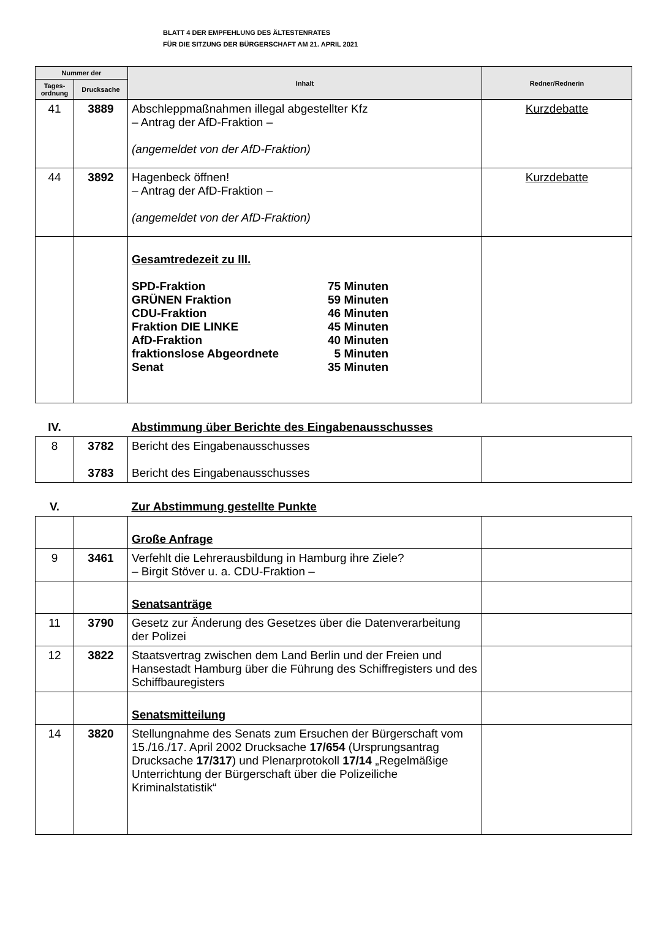BLATT 4 DER EMPFEHLUNG DES ÄLTESTENRATES
FÜR DIE SITZUNG DER BÜRGERSCHAFT AM 21. APRIL 2021
| Nummer der | | Inhalt | Redner/Rednerin |
| --- | --- | --- | --- |
| Tages- ordnung | Drucksache | | |
| 41 | 3889 | Abschleppmaßnahmen illegal abgestellter Kfz – Antrag der AfD-Fraktion – (angemeldet von der AfD-Fraktion) | Kurzdebatte |
| 44 | 3892 | Hagenbeck öffnen! – Antrag der AfD-Fraktion – (angemeldet von der AfD-Fraktion) | Kurzdebatte |
| | | Gesamtredezeit zu III. SPD-Fraktion 75 Minuten GRÜNEN Fraktion 59 Minuten CDU-Fraktion 46 Minuten Fraktion DIE LINKE 45 Minuten AfD-Fraktion 40 Minuten fraktionslose Abgeordnete 5 Minuten Senat 35 Minuten | |
| IV. | | Abstimmung über Berichte des Eingabenausschusses | |
| 8 | 3782 3783 | Bericht des Eingabenausschusses Bericht des Eingabenausschusses | |
| V. | | Zur Abstimmung gestellte Punkte | |
| | | Große Anfrage | |
| 9 | 3461 | Verfehlt die Lehrerausbildung in Hamburg ihre Ziele? – Birgit Stöver u. a. CDU-Fraktion – | |
| | | Senatsanträge | |
| 11 | 3790 | Gesetz zur Änderung des Gesetzes über die Datenverarbeitung der Polizei | |
| 12 | 3822 | Staatsvertrag zwischen dem Land Berlin und der Freien und Hansestadt Hamburg über die Führung des Schiffregisters und des Schiffbauregisters | |
| | | Senatsmitteilung | |
| 14 | 3820 | Stellungnahme des Senats zum Ersuchen der Bürgerschaft vom 15./16./17. April 2002 Drucksache 17/654 (Ursprungsantrag Drucksache 17/317 ) und Plenarprotokoll 17/14 „Regelmäßige Unterrichtung der Bürgerschaft über die Polizeiliche Kriminalstatistik“ | |